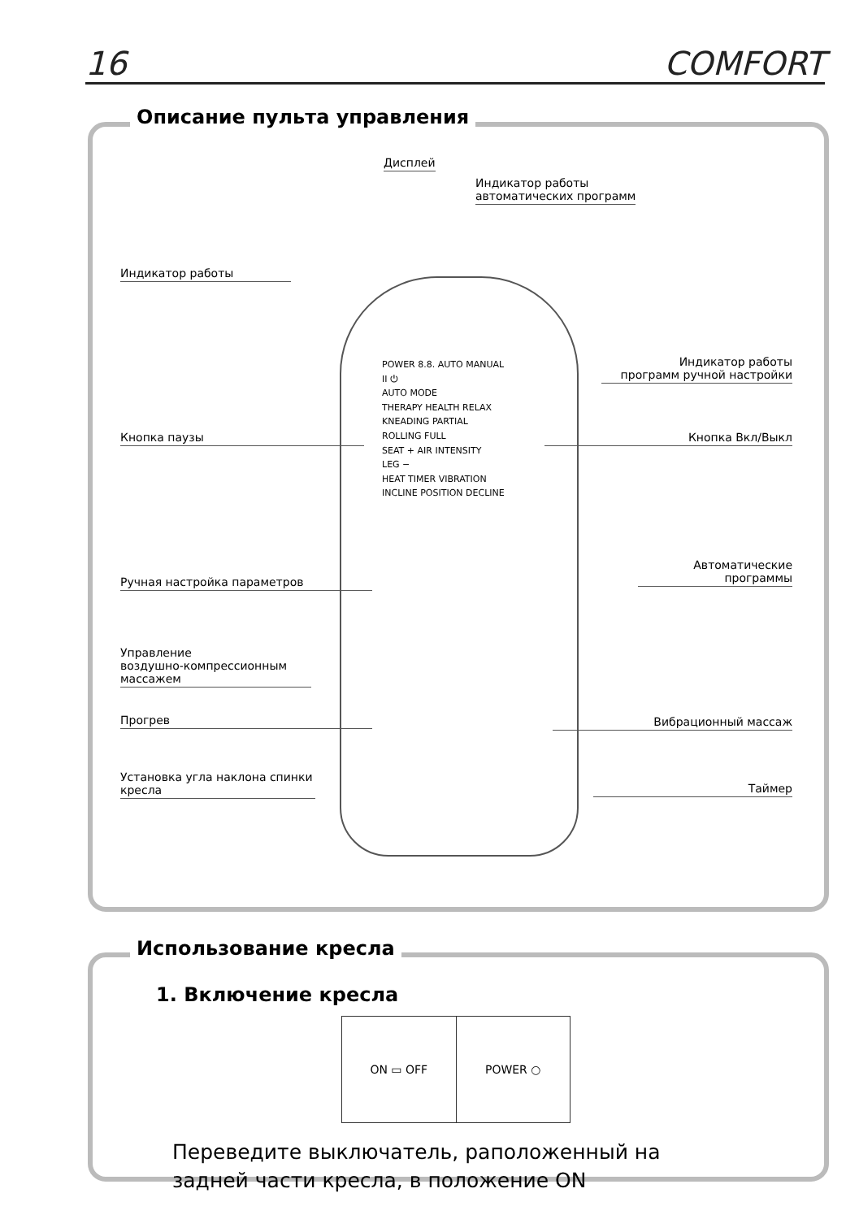16 COMFORT
Описание пульта управления
Дисплей
Индикатор работы
автоматических программ
Индикатор работы
Индикатор работы
программ ручной настройки
Кнопка паузы Кнопка Вкл/Выкл
Автоматические
программы
Ручная настройка параметров
Управление
воздушно-компрессионным
массажем
Прогрев Вибрационный массаж
Установка угла наклона спинки кресла
Таймер
POWER 8.8. AUTO MANUAL
II ⏻
AUTO MODE
THERAPY HEALTH RELAX
KNEADING PARTIAL
ROLLING FULL
SEAT + AIR INTENSITY
LEG −
HEAT TIMER VIBRATION
INCLINE POSITION DECLINE
Использование кресла
1. Включение кресла
ON ▭ OFF POWER ○
Переведите выключатель, раположенный на
задней части кресла, в положение ON